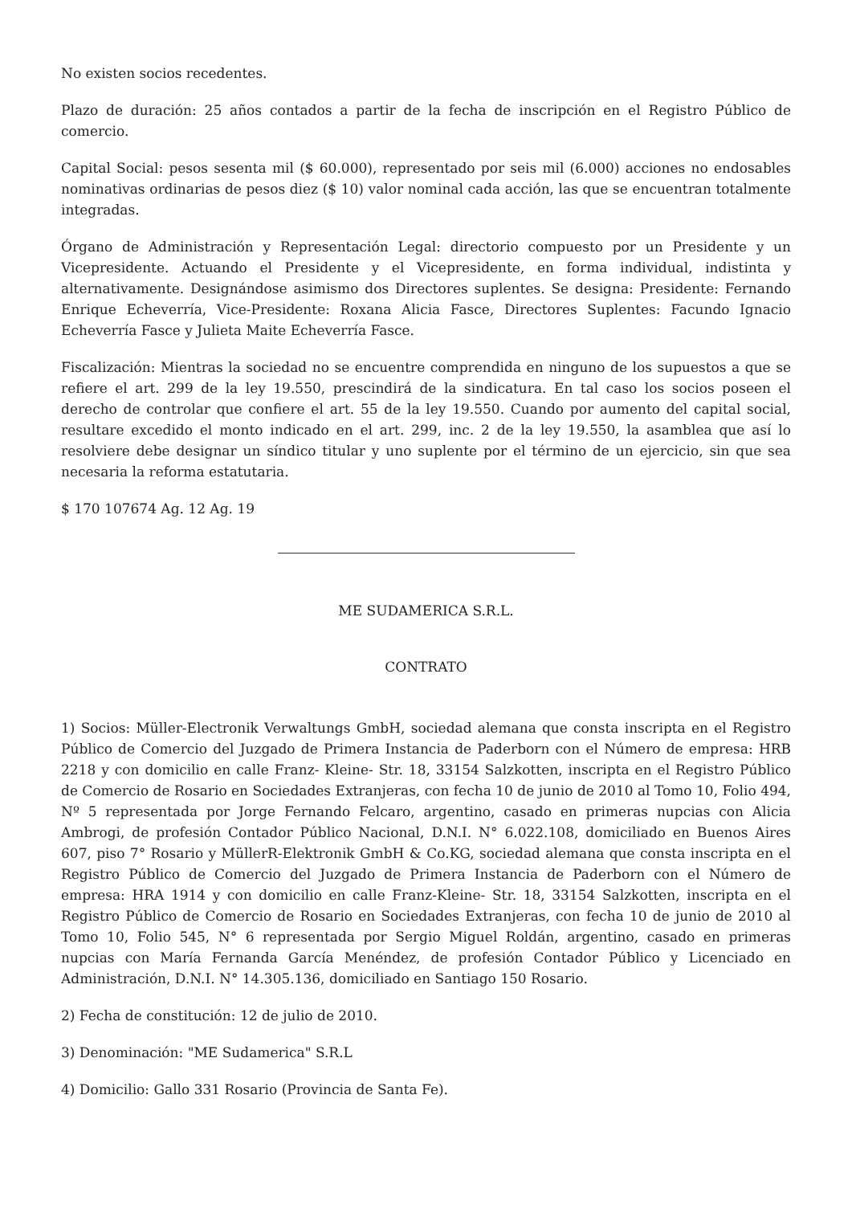No existen socios recedentes.
Plazo de duración: 25 años contados a partir de la fecha de inscripción en el Registro Público de comercio.
Capital Social: pesos sesenta mil ($ 60.000), representado por seis mil (6.000) acciones no endosables nominativas ordinarias de pesos diez ($ 10) valor nominal cada acción, las que se encuentran totalmente integradas.
Órgano de Administración y Representación Legal: directorio compuesto por un Presidente y un Vicepresidente. Actuando el Presidente y el Vicepresidente, en forma individual, indistinta y alternativamente. Designándose asimismo dos Directores suplentes. Se designa: Presidente: Fernando Enrique Echeverría, Vice-Presidente: Roxana Alicia Fasce, Directores Suplentes: Facundo Ignacio Echeverría Fasce y Julieta Maite Echeverría Fasce.
Fiscalización: Mientras la sociedad no se encuentre comprendida en ninguno de los supuestos a que se refiere el art. 299 de la ley 19.550, prescindirá de la sindicatura. En tal caso los socios poseen el derecho de controlar que confiere el art. 55 de la ley 19.550. Cuando por aumento del capital social, resultare excedido el monto indicado en el art. 299, inc. 2 de la ley 19.550, la asamblea que así lo resolviere debe designar un síndico titular y uno suplente por el término de un ejercicio, sin que sea necesaria la reforma estatutaria.
$ 170 107674 Ag. 12 Ag. 19
ME SUDAMERICA S.R.L.
CONTRATO
1) Socios: Müller-Electronik Verwaltungs GmbH, sociedad alemana que consta inscripta en el Registro Público de Comercio del Juzgado de Primera Instancia de Paderborn con el Número de empresa: HRB 2218 y con domicilio en calle Franz- Kleine- Str. 18, 33154 Salzkotten, inscripta en el Registro Público de Comercio de Rosario en Sociedades Extranjeras, con fecha 10 de junio de 2010 al Tomo 10, Folio 494, Nº 5 representada por Jorge Fernando Felcaro, argentino, casado en primeras nupcias con Alicia Ambrogi, de profesión Contador Público Nacional, D.N.I. N° 6.022.108, domiciliado en Buenos Aires 607, piso 7° Rosario y MüllerR-Elektronik GmbH & Co.KG, sociedad alemana que consta inscripta en el Registro Público de Comercio del Juzgado de Primera Instancia de Paderborn con el Número de empresa: HRA 1914 y con domicilio en calle Franz-Kleine- Str. 18, 33154 Salzkotten, inscripta en el Registro Público de Comercio de Rosario en Sociedades Extranjeras, con fecha 10 de junio de 2010 al Tomo 10, Folio 545, N° 6 representada por Sergio Miguel Roldán, argentino, casado en primeras nupcias con María Fernanda García Menéndez, de profesión Contador Público y Licenciado en Administración, D.N.I. N° 14.305.136, domiciliado en Santiago 150 Rosario.
2) Fecha de constitución: 12 de julio de 2010.
3) Denominación: "ME Sudamerica" S.R.L
4) Domicilio: Gallo 331 Rosario (Provincia de Santa Fe).